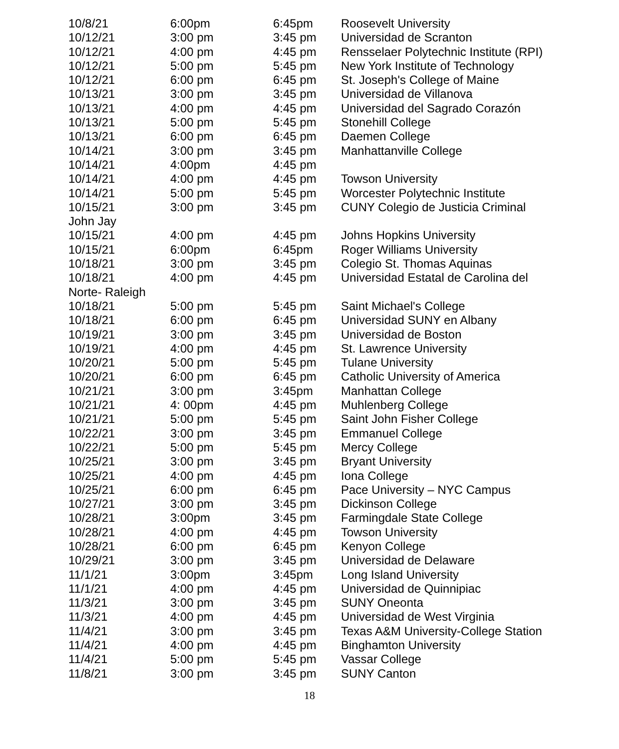| 10/8/21 | 6:00pm | 6:45pm | Roosevelt University |
| 10/12/21 | 3:00 pm | 3:45 pm | Universidad de Scranton |
| 10/12/21 | 4:00 pm | 4:45 pm | Rensselaer Polytechnic Institute (RPI) |
| 10/12/21 | 5:00 pm | 5:45 pm | New York Institute of Technology |
| 10/12/21 | 6:00 pm | 6:45 pm | St. Joseph's College of Maine |
| 10/13/21 | 3:00 pm | 3:45 pm | Universidad de Villanova |
| 10/13/21 | 4:00 pm | 4:45 pm | Universidad del Sagrado Corazón |
| 10/13/21 | 5:00 pm | 5:45 pm | Stonehill College |
| 10/13/21 | 6:00 pm | 6:45 pm | Daemen College |
| 10/14/21 | 3:00 pm | 3:45 pm | Manhattanville College |
| 10/14/21 | 4:00pm | 4:45 pm | |
| 10/14/21 | 4:00 pm | 4:45 pm | Towson University |
| 10/14/21 | 5:00 pm | 5:45 pm | Worcester Polytechnic Institute |
| 10/15/21 | 3:00 pm | 3:45 pm | CUNY Colegio de Justicia Criminal |
| John Jay | | | |
| 10/15/21 | 4:00 pm | 4:45 pm | Johns Hopkins University |
| 10/15/21 | 6:00pm | 6:45pm | Roger Williams University |
| 10/18/21 | 3:00 pm | 3:45 pm | Colegio St. Thomas Aquinas |
| 10/18/21 | 4:00 pm | 4:45 pm | Universidad Estatal de Carolina del |
| Norte- Raleigh | | | |
| 10/18/21 | 5:00 pm | 5:45 pm | Saint Michael's College |
| 10/18/21 | 6:00 pm | 6:45 pm | Universidad SUNY en Albany |
| 10/19/21 | 3:00 pm | 3:45 pm | Universidad de Boston |
| 10/19/21 | 4:00 pm | 4:45 pm | St. Lawrence University |
| 10/20/21 | 5:00 pm | 5:45 pm | Tulane University |
| 10/20/21 | 6:00 pm | 6:45 pm | Catholic University of America |
| 10/21/21 | 3:00 pm | 3:45pm | Manhattan College |
| 10/21/21 | 4: 00pm | 4:45 pm | Muhlenberg College |
| 10/21/21 | 5:00 pm | 5:45 pm | Saint John Fisher College |
| 10/22/21 | 3:00 pm | 3:45 pm | Emmanuel College |
| 10/22/21 | 5:00 pm | 5:45 pm | Mercy College |
| 10/25/21 | 3:00 pm | 3:45 pm | Bryant University |
| 10/25/21 | 4:00 pm | 4:45 pm | Iona College |
| 10/25/21 | 6:00 pm | 6:45 pm | Pace University – NYC Campus |
| 10/27/21 | 3:00 pm | 3:45 pm | Dickinson College |
| 10/28/21 | 3:00pm | 3:45 pm | Farmingdale State College |
| 10/28/21 | 4:00 pm | 4:45 pm | Towson University |
| 10/28/21 | 6:00 pm | 6:45 pm | Kenyon College |
| 10/29/21 | 3:00 pm | 3:45 pm | Universidad de Delaware |
| 11/1/21 | 3:00pm | 3:45pm | Long Island University |
| 11/1/21 | 4:00 pm | 4:45 pm | Universidad de Quinnipiac |
| 11/3/21 | 3:00 pm | 3:45 pm | SUNY Oneonta |
| 11/3/21 | 4:00 pm | 4:45 pm | Universidad de West Virginia |
| 11/4/21 | 3:00 pm | 3:45 pm | Texas A&M University-College Station |
| 11/4/21 | 4:00 pm | 4:45 pm | Binghamton University |
| 11/4/21 | 5:00 pm | 5:45 pm | Vassar College |
| 11/8/21 | 3:00 pm | 3:45 pm | SUNY Canton |
18